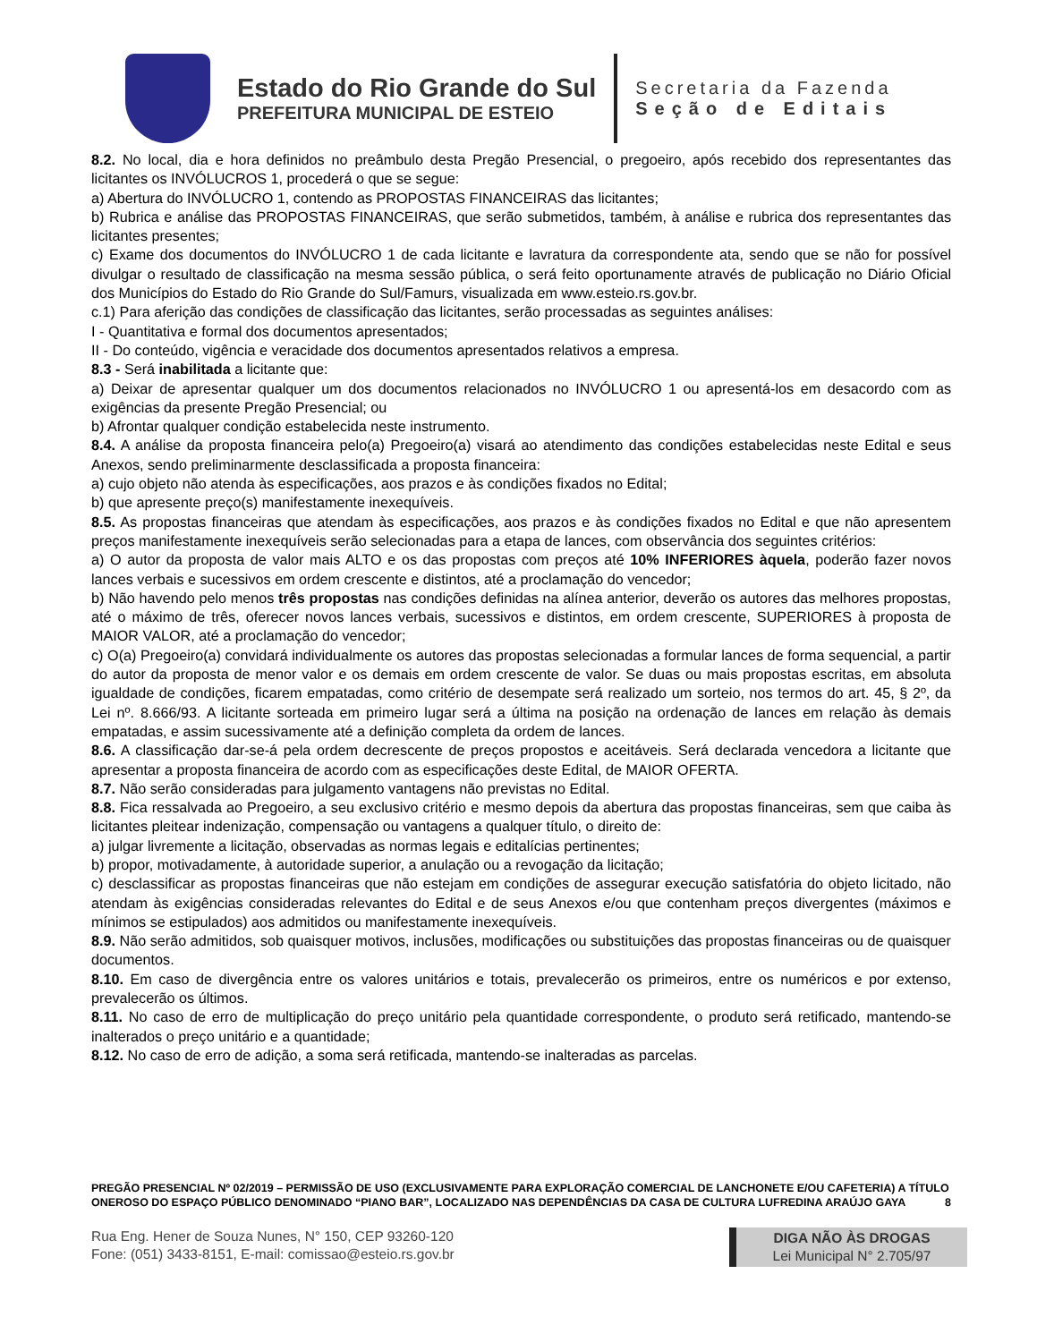Estado do Rio Grande do Sul
PREFEITURA MUNICIPAL DE ESTEIO
Secretaria da Fazenda
Seção de Editais
8.2. No local, dia e hora definidos no preâmbulo desta Pregão Presencial, o pregoeiro, após recebido dos representantes das licitantes os INVÓLUCROS 1, procederá o que se segue:
a) Abertura do INVÓLUCRO 1, contendo as PROPOSTAS FINANCEIRAS das licitantes;
b) Rubrica e análise das PROPOSTAS FINANCEIRAS, que serão submetidos, também, à análise e rubrica dos representantes das licitantes presentes;
c) Exame dos documentos do INVÓLUCRO 1 de cada licitante e lavratura da correspondente ata, sendo que se não for possível divulgar o resultado de classificação na mesma sessão pública, o será feito oportunamente através de publicação no Diário Oficial dos Municípios do Estado do Rio Grande do Sul/Famurs, visualizada em www.esteio.rs.gov.br.
c.1) Para aferição das condições de classificação das licitantes, serão processadas as seguintes análises:
I - Quantitativa e formal dos documentos apresentados;
II - Do conteúdo, vigência e veracidade dos documentos apresentados relativos a empresa.
8.3 - Será inabilitada a licitante que:
a) Deixar de apresentar qualquer um dos documentos relacionados no INVÓLUCRO 1 ou apresentá-los em desacordo com as exigências da presente Pregão Presencial; ou
b) Afrontar qualquer condição estabelecida neste instrumento.
8.4. A análise da proposta financeira pelo(a) Pregoeiro(a) visará ao atendimento das condições estabelecidas neste Edital e seus Anexos, sendo preliminarmente desclassificada a proposta financeira:
a) cujo objeto não atenda às especificações, aos prazos e às condições fixados no Edital;
b) que apresente preço(s) manifestamente inexequíveis.
8.5. As propostas financeiras que atendam às especificações, aos prazos e às condições fixados no Edital e que não apresentem preços manifestamente inexequíveis serão selecionadas para a etapa de lances, com observância dos seguintes critérios:
a) O autor da proposta de valor mais ALTO e os das propostas com preços até 10% INFERIORES àquela, poderão fazer novos lances verbais e sucessivos em ordem crescente e distintos, até a proclamação do vencedor;
b) Não havendo pelo menos três propostas nas condições definidas na alínea anterior, deverão os autores das melhores propostas, até o máximo de três, oferecer novos lances verbais, sucessivos e distintos, em ordem crescente, SUPERIORES à proposta de MAIOR VALOR, até a proclamação do vencedor;
c) O(a) Pregoeiro(a) convidará individualmente os autores das propostas selecionadas a formular lances de forma sequencial, a partir do autor da proposta de menor valor e os demais em ordem crescente de valor. Se duas ou mais propostas escritas, em absoluta igualdade de condições, ficarem empatadas, como critério de desempate será realizado um sorteio, nos termos do art. 45, § 2º, da Lei nº. 8.666/93. A licitante sorteada em primeiro lugar será a última na posição na ordenação de lances em relação às demais empatadas, e assim sucessivamente até a definição completa da ordem de lances.
8.6. A classificação dar-se-á pela ordem decrescente de preços propostos e aceitáveis. Será declarada vencedora a licitante que apresentar a proposta financeira de acordo com as especificações deste Edital, de MAIOR OFERTA.
8.7. Não serão consideradas para julgamento vantagens não previstas no Edital.
8.8. Fica ressalvada ao Pregoeiro, a seu exclusivo critério e mesmo depois da abertura das propostas financeiras, sem que caiba às licitantes pleitear indenização, compensação ou vantagens a qualquer título, o direito de:
a) julgar livremente a licitação, observadas as normas legais e editalícias pertinentes;
b) propor, motivadamente, à autoridade superior, a anulação ou a revogação da licitação;
c) desclassificar as propostas financeiras que não estejam em condições de assegurar execução satisfatória do objeto licitado, não atendam às exigências consideradas relevantes do Edital e de seus Anexos e/ou que contenham preços divergentes (máximos e mínimos se estipulados) aos admitidos ou manifestamente inexequíveis.
8.9. Não serão admitidos, sob quaisquer motivos, inclusões, modificações ou substituições das propostas financeiras ou de quaisquer documentos.
8.10. Em caso de divergência entre os valores unitários e totais, prevalecerão os primeiros, entre os numéricos e por extenso, prevalecerão os últimos.
8.11. No caso de erro de multiplicação do preço unitário pela quantidade correspondente, o produto será retificado, mantendo-se inalterados o preço unitário e a quantidade;
8.12. No caso de erro de adição, a soma será retificada, mantendo-se inalteradas as parcelas.
PREGÃO PRESENCIAL Nº 02/2019 – PERMISSÃO DE USO (EXCLUSIVAMENTE PARA EXPLORAÇÃO COMERCIAL DE LANCHONETE E/OU CAFETERIA) A TÍTULO ONEROSO DO ESPAÇO PÚBLICO DENOMINADO “PIANO BAR”, LOCALIZADO NAS DEPENDÊNCIAS DA CASA DE CULTURA LUFREDINA ARAÚJO GAYA 8
Rua Eng. Hener de Souza Nunes, N° 150, CEP 93260-120
Fone: (051) 3433-8151, E-mail: comissao@esteio.rs.gov.br
DIGA NÃO ÀS DROGAS
Lei Municipal N° 2.705/97